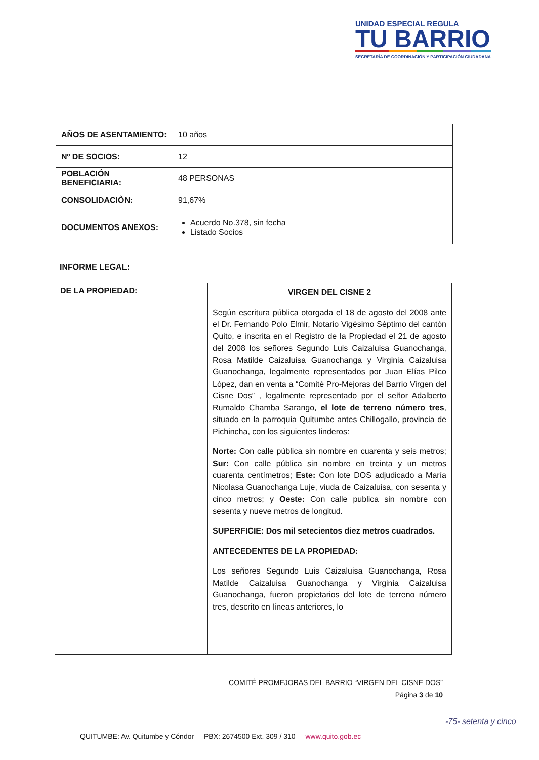UNIDAD ESPECIAL REGULA
TU BARRIO
SECRETARÍA DE COORDINACIÓN Y PARTICIPACIÓN CIUDADANA
| AÑOS DE ASENTAMIENTO: | 10 años |
| Nº DE SOCIOS: | 12 |
| POBLACIÓN BENEFICIARIA: | 48 PERSONAS |
| CONSOLIDACIÒN: | 91,67% |
| DOCUMENTOS ANEXOS: | Acuerdo No.378, sin fecha Listado Socios |
INFORME LEGAL:
| DE LA PROPIEDAD: | VIRGEN DEL CISNE 2 Según escritura pública otorgada el 18 de agosto del 2008 ante el Dr. Fernando Polo Elmir, Notario Vigésimo Séptimo del cantón Quito, e inscrita en el Registro de la Propiedad el 21 de agosto del 2008 los señores Segundo Luis Caizaluisa Guanochanga, Rosa Matilde Caizaluisa Guanochanga y Virginia Caizaluisa Guanochanga, legalmente representados por Juan Elías Pilco López, dan en venta a “Comité Pro-Mejoras del Barrio Virgen del Cisne Dos” , legalmente representado por el señor Adalberto Rumaldo Chamba Sarango, el lote de terreno número tres , situado en la parroquia Quitumbe antes Chillogallo, provincia de Pichincha, con los siguientes linderos: Norte: Con calle pública sin nombre en cuarenta y seis metros; Sur: Con calle pública sin nombre en treinta y un metros cuarenta centímetros; Este: Con lote DOS adjudicado a María Nicolasa Guanochanga Luje, viuda de Caizaluisa, con sesenta y cinco metros; y Oeste: Con calle publica sin nombre con sesenta y nueve metros de longitud. SUPERFICIE: Dos mil setecientos diez metros cuadrados. ANTECEDENTES DE LA PROPIEDAD: Los señores Segundo Luis Caizaluisa Guanochanga, Rosa Matilde Caizaluisa Guanochanga y Virginia Caizaluisa Guanochanga, fueron propietarios del lote de terreno número tres, descrito en líneas anteriores, lo |
COMITÉ PROMEJORAS DEL BARRIO “VIRGEN DEL CISNE DOS”
Página 3 de 10
QUITUMBE: Av. Quitumbe y Cóndor PBX: 2674500 Ext. 309 / 310 www.quito.gob.ec
-75- setenta y cinco